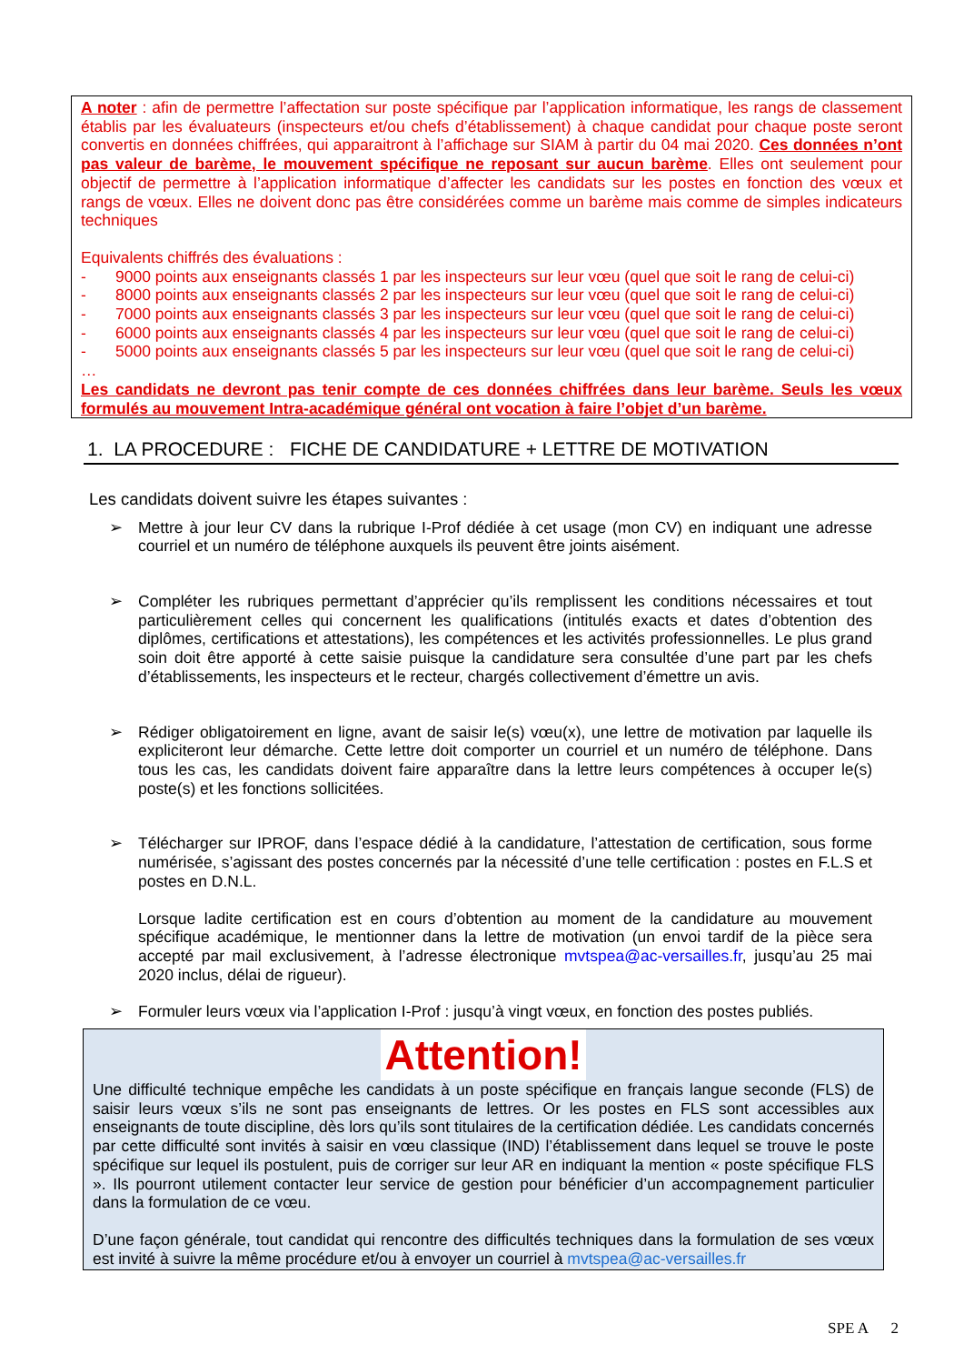A noter : afin de permettre l’affectation sur poste spécifique par l’application informatique, les rangs de classement établis par les évaluateurs (inspecteurs et/ou chefs d’établissement) à chaque candidat pour chaque poste seront convertis en données chiffrées, qui apparaitront à l’affichage sur SIAM à partir du 04 mai 2020. Ces données n’ont pas valeur de barème, le mouvement spécifique ne reposant sur aucun barème. Elles ont seulement pour objectif de permettre à l’application informatique d’affecter les candidats sur les postes en fonction des vœux et rangs de vœux. Elles ne doivent donc pas être considérées comme un barème mais comme de simples indicateurs techniques
Equivalents chiffrés des évaluations :
- 9000 points aux enseignants classés 1 par les inspecteurs sur leur vœu (quel que soit le rang de celui-ci)
- 8000 points aux enseignants classés 2 par les inspecteurs sur leur vœu (quel que soit le rang de celui-ci)
- 7000 points aux enseignants classés 3 par les inspecteurs sur leur vœu (quel que soit le rang de celui-ci)
- 6000 points aux enseignants classés 4 par les inspecteurs sur leur vœu (quel que soit le rang de celui-ci)
- 5000 points aux enseignants classés 5 par les inspecteurs sur leur vœu (quel que soit le rang de celui-ci)
…
Les candidats ne devront pas tenir compte de ces données chiffrées dans leur barème. Seuls les vœux formulés au mouvement Intra-académique général ont vocation à faire l’objet d’un barème.
1. LA PROCEDURE : FICHE DE CANDIDATURE + LETTRE DE MOTIVATION
Les candidats doivent suivre les étapes suivantes :
➢ Mettre à jour leur CV dans la rubrique I-Prof dédiée à cet usage (mon CV) en indiquant une adresse courriel et un numéro de téléphone auxquels ils peuvent être joints aisément.
➢ Compléter les rubriques permettant d’apprécier qu’ils remplissent les conditions nécessaires et tout particulièrement celles qui concernent les qualifications (intitulés exacts et dates d’obtention des diplômes, certifications et attestations), les compétences et les activités professionnelles. Le plus grand soin doit être apporté à cette saisie puisque la candidature sera consultée d’une part par les chefs d’établissements, les inspecteurs et le recteur, chargés collectivement d’émettre un avis.
➢ Rédiger obligatoirement en ligne, avant de saisir le(s) vœu(x), une lettre de motivation par laquelle ils expliciteront leur démarche. Cette lettre doit comporter un courriel et un numéro de téléphone. Dans tous les cas, les candidats doivent faire apparaître dans la lettre leurs compétences à occuper le(s) poste(s) et les fonctions sollicitées.
➢ Télécharger sur IPROF, dans l’espace dédié à la candidature, l’attestation de certification, sous forme numérisée, s’agissant des postes concernés par la nécessité d’une telle certification : postes en F.L.S et postes en D.N.L.
Lorsque ladite certification est en cours d’obtention au moment de la candidature au mouvement spécifique académique, le mentionner dans la lettre de motivation (un envoi tardif de la pièce sera accepté par mail exclusivement, à l’adresse électronique mvtspea@ac-versailles.fr, jusqu’au 25 mai 2020 inclus, délai de rigueur).
➢ Formuler leurs vœux via l’application I-Prof : jusqu’à vingt vœux, en fonction des postes publiés.
Attention!
Une difficulté technique empêche les candidats à un poste spécifique en français langue seconde (FLS) de saisir leurs vœux s’ils ne sont pas enseignants de lettres. Or les postes en FLS sont accessibles aux enseignants de toute discipline, dès lors qu’ils sont titulaires de la certification dédiée. Les candidats concernés par cette difficulté sont invités à saisir en vœu classique (IND) l’établissement dans lequel se trouve le poste spécifique sur lequel ils postulent, puis de corriger sur leur AR en indiquant la mention « poste spécifique FLS ». Ils pourront utilement contacter leur service de gestion pour bénéficier d’un accompagnement particulier dans la formulation de ce vœu.
D’une façon générale, tout candidat qui rencontre des difficultés techniques dans la formulation de ses vœux est invité à suivre la même procédure et/ou à envoyer un courriel à mvtspea@ac-versailles.fr
SPE A 2